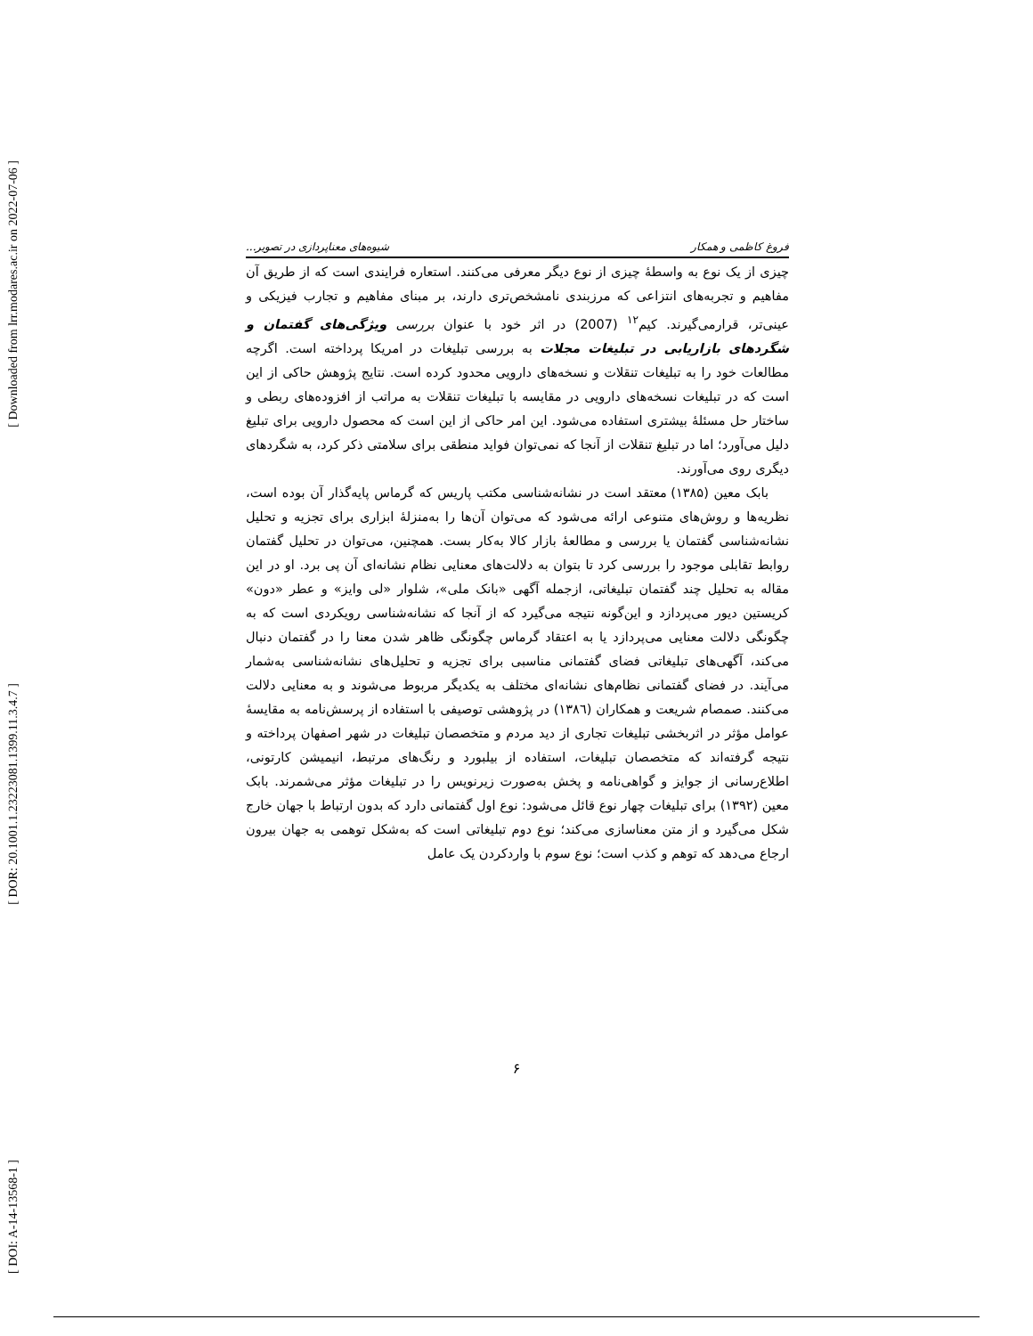[ Downloaded from lrr.modares.ac.ir on 2022-07-06 ]
[ DOR: 20.1001.1.23223081.1399.11.3.4.7 ]
[ DOI: A-14-13568-1 ]
فروغ کاظمی و همکار شیوه‌های معناپردازی در تصویر...
چیزی از یک نوع به واسطهٔ چیزی از نوع دیگر معرفی می‌کنند. استعاره فرایندی است که از طریق آن مفاهیم و تجربه‌های انتزاعی که مرزبندی نامشخص‌تری دارند، بر مبنای مفاهیم و تجارب فیزیکی و عینی‌تر، قرارمی‌گیرند. کیم<sup>۱۲</sup> (2007) در اثر خود با عنوان بررسی ویژگی‌های گفتمان و شگردهای بازاریابی در تبلیغات مجلات به بررسی تبلیغات در امریکا پرداخته است. اگرچه مطالعات خود را به تبلیغات تنقلات و نسخه‌های دارویی محدود کرده است. نتایج پژوهش حاکی از این است که در تبلیغات نسخه‌های دارویی در مقایسه با تبلیغات تنقلات به مراتب از افزوده‌های ربطی و ساختار حل مسئلهٔ بیشتری استفاده می‌شود. این امر حاکی از این است که محصول دارویی برای تبلیغ دلیل می‌آورد؛ اما در تبلیغ تنقلات از آنجا که نمی‌توان فواید منطقی برای سلامتی ذکر کرد، به شگردهای دیگری روی می‌آورند.
بابک معین (۱۳۸۵) معتقد است در نشانه‌شناسی مکتب پاریس که گرماس پایه‌گذار آن بوده است، نظریه‌ها و روش‌های متنوعی ارائه می‌شود که می‌توان آن‌ها را به‌منزلهٔ ابزاری برای تجزیه و تحلیل نشانه‌شناسی گفتمان یا بررسی و مطالعهٔ بازار کالا به‌کار بست. همچنین، می‌توان در تحلیل گفتمان روابط تقابلی موجود را بررسی کرد تا بتوان به دلالت‌های معنایی نظام نشانه‌ای آن پی برد. او در این مقاله به تحلیل چند گفتمان تبلیغاتی، ازجمله آگهی «بانک ملی»، شلوار «لی وایز» و عطر «دون» کریستین دیور می‌پردازد و این‌گونه نتیجه می‌گیرد که از آنجا که نشانه‌شناسی رویکردی است که به چگونگی دلالت معنایی می‌پردازد یا به اعتقاد گرماس چگونگی ظاهر شدن معنا را در گفتمان دنبال می‌کند، آگهی‌های تبلیغاتی فضای گفتمانی مناسبی برای تجزیه و تحلیل‌های نشانه‌شناسی به‌شمار می‌آیند. در فضای گفتمانی نظام‌های نشانه‌ای مختلف به یکدیگر مربوط می‌شوند و به معنایی دلالت می‌کنند. صمصام شریعت و همکاران (۱۳۸٦) در پژوهشی توصیفی با استفاده از پرسش‌نامه به مقایسهٔ عوامل مؤثر در اثربخشی تبلیغات تجاری از دید مردم و متخصصان تبلیغات در شهر اصفهان پرداخته و نتیجه گرفته‌اند که متخصصان تبلیغات، استفاده از بیلبورد و رنگ‌های مرتبط، انیمیشن کارتونی، اطلاع‌رسانی از جوایز و گواهی‌نامه و پخش به‌صورت زیرنویس را در تبلیغات مؤثر می‌شمرند. بابک معین (۱۳۹۲) برای تبلیغات چهار نوع قائل می‌شود: نوع اول گفتمانی دارد که بدون ارتباط با جهان خارج شکل می‌گیرد و از متن معناسازی می‌کند؛ نوع دوم تبلیغاتی است که به‌شکل توهمی به جهان بیرون ارجاع می‌دهد که توهم و کذب است؛ نوع سوم با واردکردن یک عامل
۶